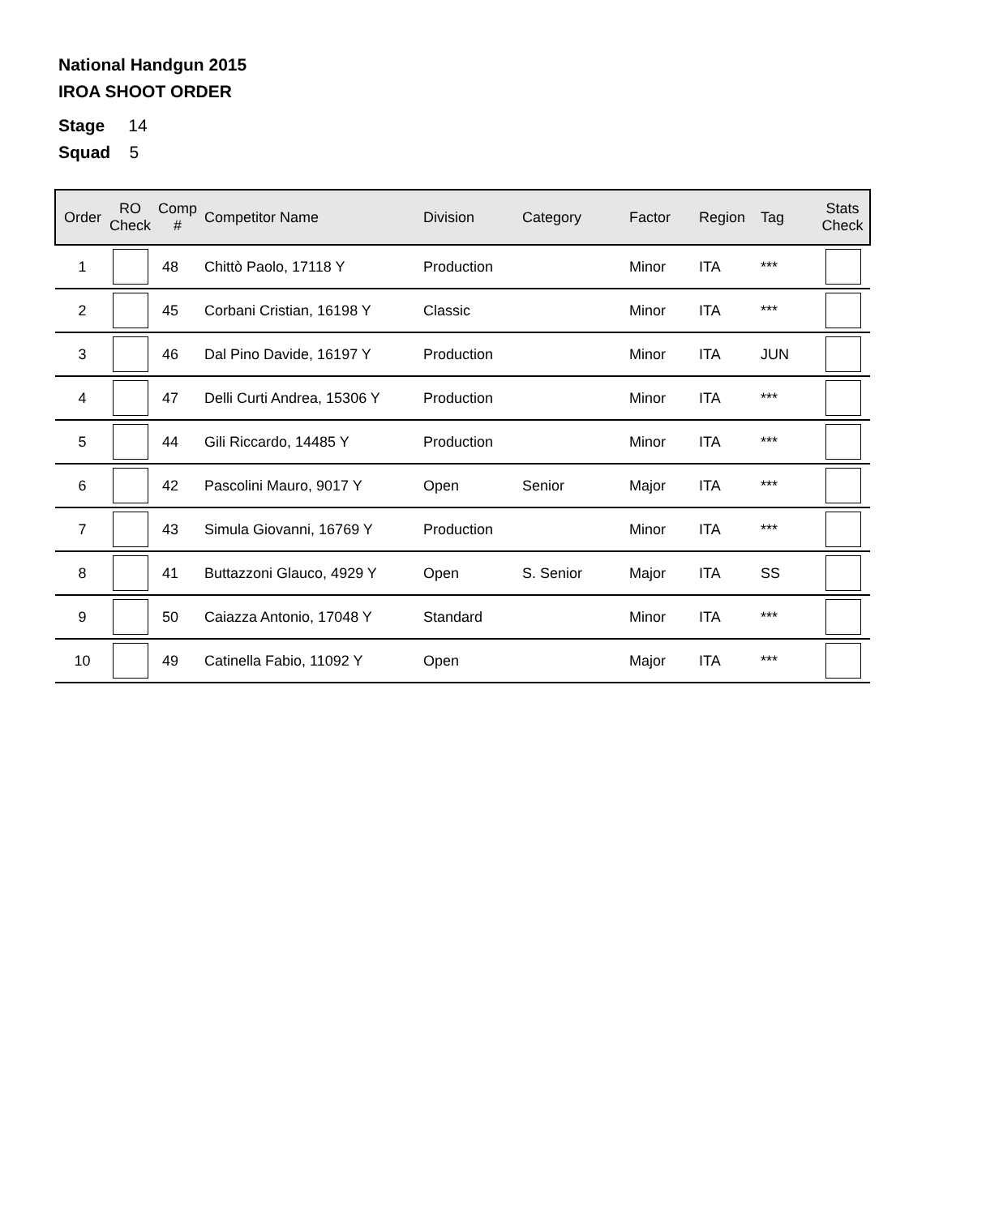National Handgun 2015
IROA SHOOT ORDER
Stage 14
Squad 5
| Order | RO Check | Comp # | Competitor Name | Division | Category | Factor | Region | Tag | Stats Check |
| --- | --- | --- | --- | --- | --- | --- | --- | --- | --- |
| 1 | | 48 | Chittò Paolo, 17118 Y | Production | | Minor | ITA | *** | |
| 2 | | 45 | Corbani Cristian, 16198 Y | Classic | | Minor | ITA | *** | |
| 3 | | 46 | Dal Pino Davide, 16197 Y | Production | | Minor | ITA | JUN | |
| 4 | | 47 | Delli Curti Andrea, 15306 Y | Production | | Minor | ITA | *** | |
| 5 | | 44 | Gili Riccardo, 14485 Y | Production | | Minor | ITA | *** | |
| 6 | | 42 | Pascolini Mauro, 9017 Y | Open | Senior | Major | ITA | *** | |
| 7 | | 43 | Simula Giovanni, 16769 Y | Production | | Minor | ITA | *** | |
| 8 | | 41 | Buttazzoni Glauco, 4929 Y | Open | S. Senior | Major | ITA | SS | |
| 9 | | 50 | Caiazza Antonio, 17048 Y | Standard | | Minor | ITA | *** | |
| 10 | | 49 | Catinella Fabio, 11092 Y | Open | | Major | ITA | *** | |